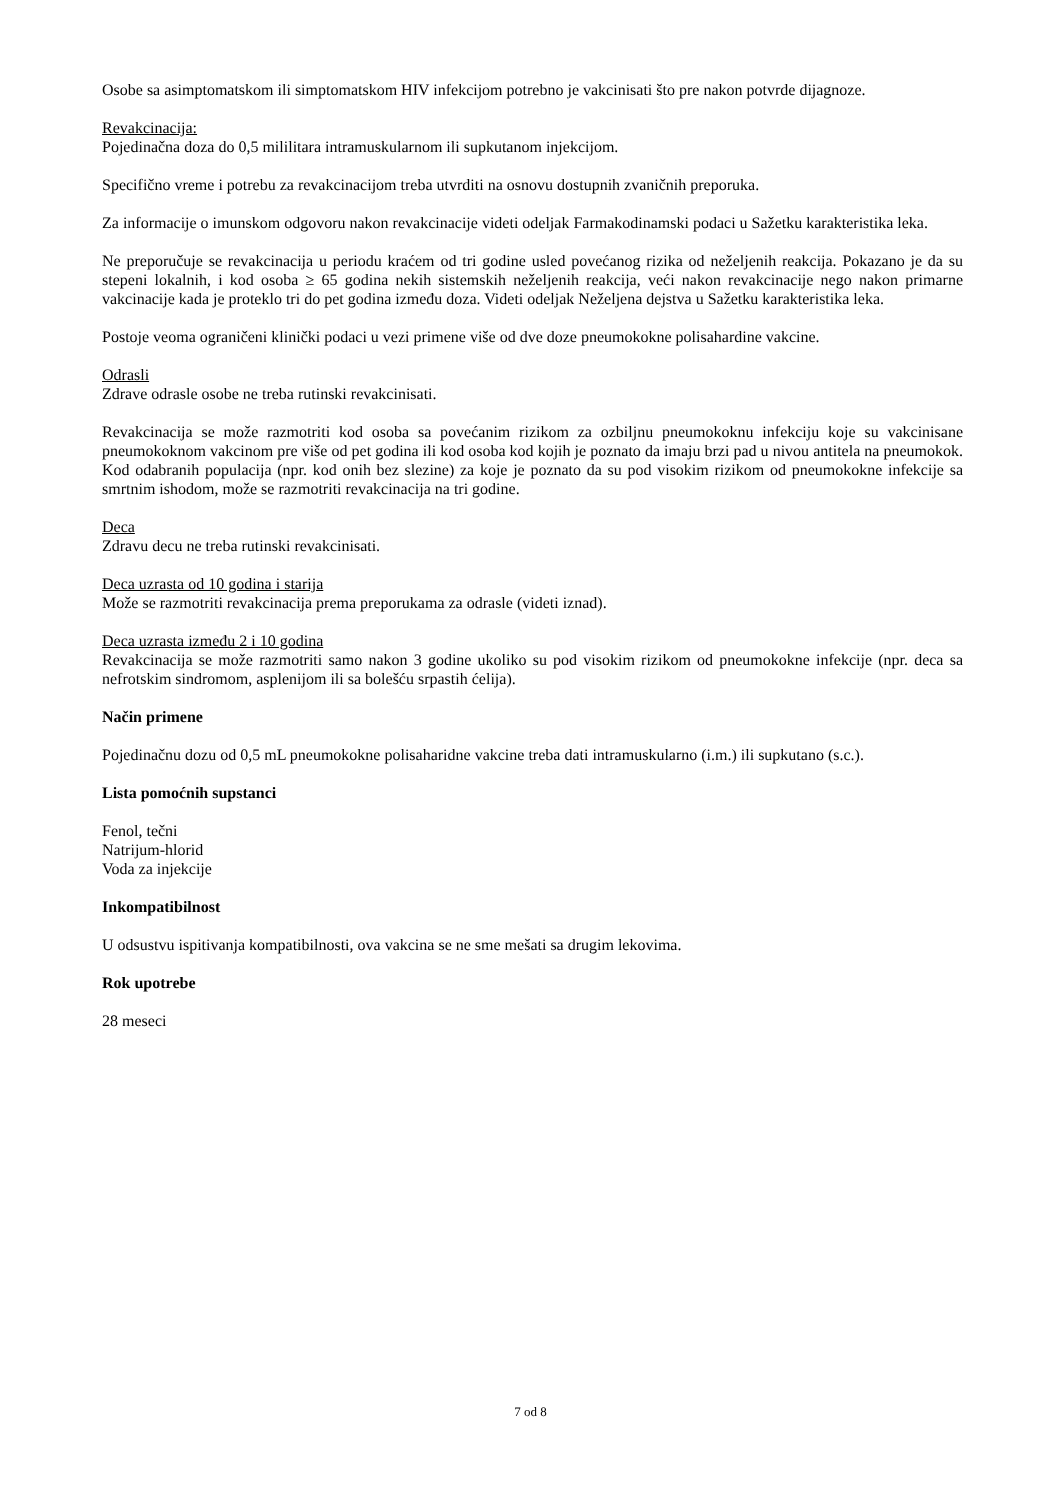Osobe sa asimptomatskom ili simptomatskom HIV infekcijom potrebno je vakcinisati što pre nakon potvrde dijagnoze.
Revakcinacija:
Pojedinačna doza do 0,5 mililitara intramuskularnom ili supkutanom injekcijom.
Specifično vreme i potrebu za revakcinacijom treba utvrditi na osnovu dostupnih zvaničnih preporuka.
Za informacije o imunskom odgovoru nakon revakcinacije videti odeljak Farmakodinamski podaci u Sažetku karakteristika leka.
Ne preporučuje se revakcinacija u periodu kraćem od tri godine usled povećanog rizika od neželjenih reakcija. Pokazano je da su stepeni lokalnih, i kod osoba ≥ 65 godina nekih sistemskih neželjenih reakcija, veći nakon revakcinacije nego nakon primarne vakcinacije kada je proteklo tri do pet godina između doza. Videti odeljak Neželjena dejstva u Sažetku karakteristika leka.
Postoje veoma ograničeni klinički podaci u vezi primene više od dve doze pneumokokne polisahardine vakcine.
Odrasli
Zdrave odrasle osobe ne treba rutinski revakcinisati.
Revakcinacija se može razmotriti kod osoba sa povećanim rizikom za ozbiljnu pneumokoknu infekciju koje su vakcinisane pneumokoknom vakcinom pre više od pet godina ili kod osoba kod kojih je poznato da imaju brzi pad u nivou antitela na pneumokok. Kod odabranih populacija (npr. kod onih bez slezine) za koje je poznato da su pod visokim rizikom od pneumokokne infekcije sa smrtnim ishodom, može se razmotriti revakcinacija na tri godine.
Deca
Zdravu decu ne treba rutinski revakcinisati.
Deca uzrasta od 10 godina i starija
Može se razmotriti revakcinacija prema preporukama za odrasle (videti iznad).
Deca uzrasta između 2 i 10 godina
Revakcinacija se može razmotriti samo nakon 3 godine ukoliko su pod visokim rizikom od pneumokokne infekcije (npr. deca sa nefrotskim sindromom, asplenijom ili sa bolešću srpastih ćelija).
Način primene
Pojedinačnu dozu od 0,5 mL pneumokokne polisaharidne vakcine treba dati intramuskularno (i.m.) ili supkutano (s.c.).
Lista pomoćnih supstanci
Fenol, tečni
Natrijum-hlorid
Voda za injekcije
Inkompatibilnost
U odsustvu ispitivanja kompatibilnosti, ova vakcina se ne sme mešati sa drugim lekovima.
Rok upotrebe
28 meseci
7 od 8